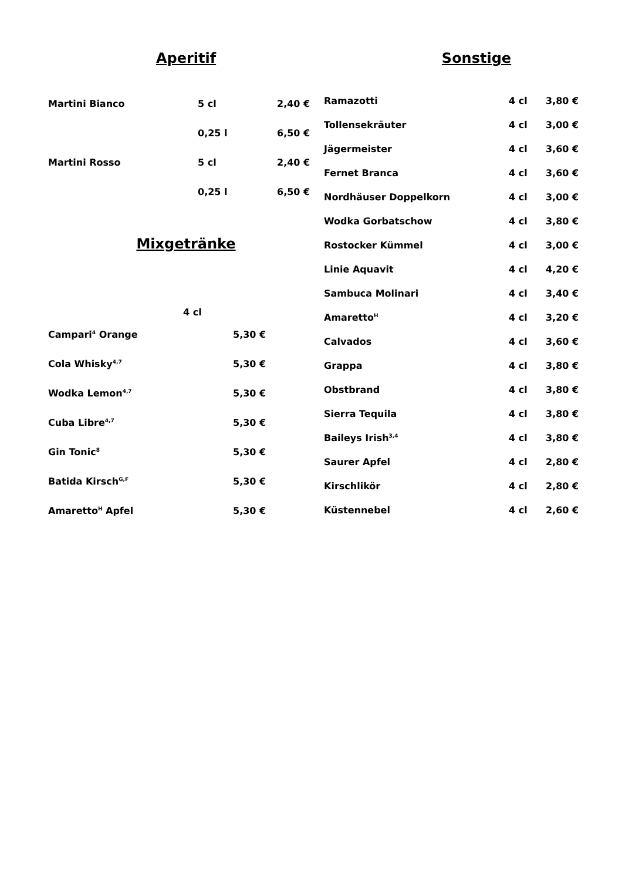Aperitif
| Martini Bianco | 5 cl | 2,40 € |
| | 0,25 l | 6,50 € |
| Martini Rosso | 5 cl | 2,40 € |
| | 0,25 l | 6,50 € |
Mixgetränke
| | 4 cl | |
| Campari<sup>4</sup> Orange | | 5,30 € |
| Cola Whisky<sup>4,7</sup> | | 5,30 € |
| Wodka Lemon<sup>4,7</sup> | | 5,30 € |
| Cuba Libre<sup>4,7</sup> | | 5,30 € |
| Gin Tonic<sup>8</sup> | | 5,30 € |
| Batida Kirsch<sup>G,F</sup> | | 5,30 € |
| Amaretto<sup>H</sup> Apfel | | 5,30 € |
Sonstige
| Ramazotti | 4 cl | 3,80 € |
| Tollensekräuter | 4 cl | 3,00 € |
| Jägermeister | 4 cl | 3,60 € |
| Fernet Branca | 4 cl | 3,60 € |
| Nordhäuser Doppelkorn | 4 cl | 3,00 € |
| Wodka Gorbatschow | 4 cl | 3,80 € |
| Rostocker Kümmel | 4 cl | 3,00 € |
| Linie Aquavit | 4 cl | 4,20 € |
| Sambuca Molinari | 4 cl | 3,40 € |
| Amaretto<sup>H</sup> | 4 cl | 3,20 € |
| Calvados | 4 cl | 3,60 € |
| Grappa | 4 cl | 3,80 € |
| Obstbrand | 4 cl | 3,80 € |
| Sierra Tequila | 4 cl | 3,80 € |
| Baileys Irish<sup>3,4</sup> | 4 cl | 3,80 € |
| Saurer Apfel | 4 cl | 2,80 € |
| Kirschlikör | 4 cl | 2,80 € |
| Küstennebel | 4 cl | 2,60 € |